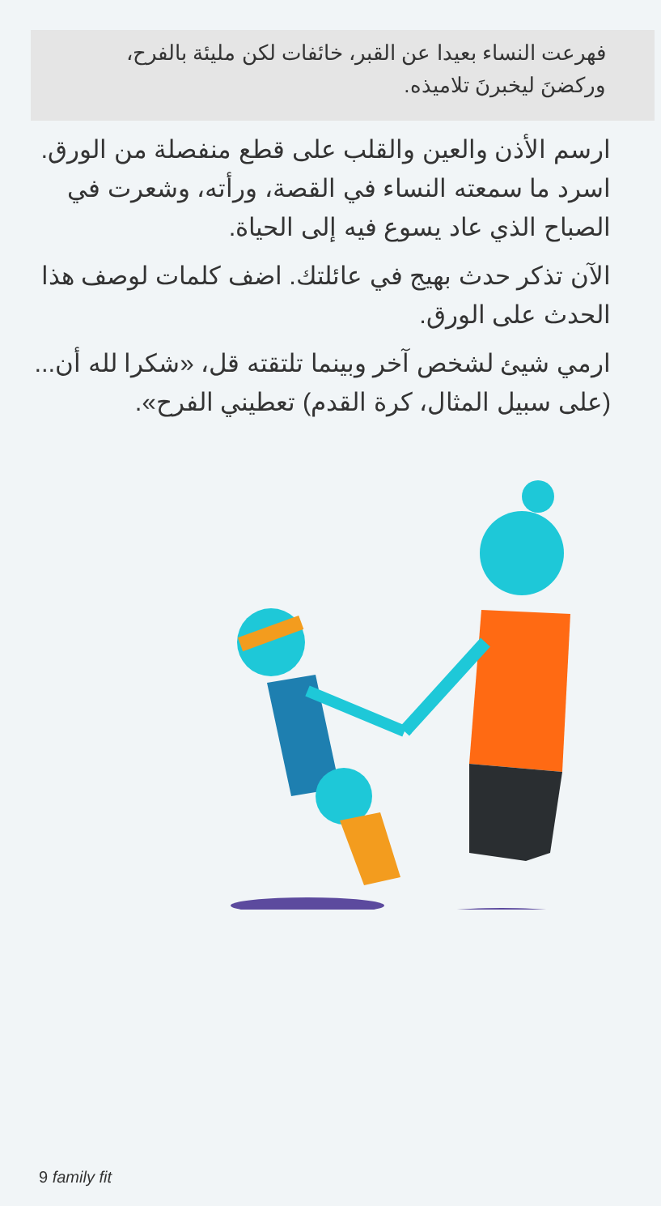فهرعت النساء بعيدا عن القبر، خائفات لكن مليئة بالفرح، وركضنَ ليخبرنَ تلاميذه.
ارسم الأذن والعين والقلب على قطع منفصلة من الورق. اسرد ما سمعته النساء في القصة، ورأته، وشعرت في الصباح الذي عاد يسوع فيه إلى الحياة.
الآن تذكر حدث بهيج في عائلتك. اضف كلمات لوصف هذا الحدث على الورق.
ارمي شيئ لشخص آخر وبينما تلتقته قل، «شكرا لله أن... (على سبيل المثال، كرة القدم) تعطيني الفرح».
9 family fit